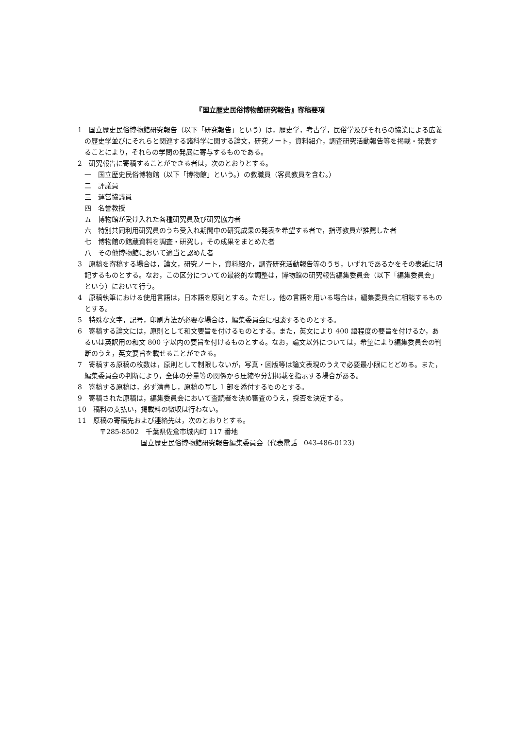『国立歴史民俗博物館研究報告』寄稿要項
1　国立歴史民俗博物館研究報告（以下「研究報告」という）は，歴史学，考古学，民俗学及びそれらの協業による広義の歴史学並びにそれらと関連する諸科学に関する論文，研究ノート，資料紹介，調査研究活動報告等を掲載・発表することにより，それらの学問の発展に寄与するものである。
2　研究報告に寄稿することができる者は，次のとおりとする。
一　国立歴史民俗博物館（以下「博物館」という。）の教職員（客員教員を含む。）
二　評議員
三　運営協議員
四　名誉教授
五　博物館が受け入れた各種研究員及び研究協力者
六　特別共同利用研究員のうち受入れ期間中の研究成果の発表を希望する者で，指導教員が推薦した者
七　博物館の館蔵資料を調査・研究し，その成果をまとめた者
八　その他博物館において適当と認めた者
3　原稿を寄稿する場合は，論文，研究ノート，資料紹介，調査研究活動報告等のうち，いずれであるかをその表紙に明記するものとする。なお，この区分についての最終的な調整は，博物館の研究報告編集委員会（以下「編集委員会」という）において行う。
4　原稿執筆における使用言語は，日本語を原則とする。ただし，他の言語を用いる場合は，編集委員会に相談するものとする。
5　特殊な文字，記号，印刷方法が必要な場合は，編集委員会に相談するものとする。
6　寄稿する論文には，原則として和文要旨を付けるものとする。また，英文により 400 語程度の要旨を付けるか，あるいは英訳用の和文 800 字以内の要旨を付けるものとする。なお，論文以外については，希望により編集委員会の判断のうえ，英文要旨を載せることができる。
7　寄稿する原稿の枚数は，原則として制限しないが，写真・図版等は論文表現のうえで必要最小限にとどめる。また，編集委員会の判断により，全体の分量等の関係から圧縮や分割掲載を指示する場合がある。
8　寄稿する原稿は，必ず清書し，原稿の写し 1 部を添付するものとする。
9　寄稿された原稿は，編集委員会において査読者を決め審査のうえ，採否を決定する。
10　稿料の支払い，掲載料の徴収は行わない。
11　原稿の寄稿先および連絡先は，次のとおりとする。
〒285-8502　千葉県佐倉市城内町 117 番地
国立歴史民俗博物館研究報告編集委員会（代表電話　043-486-0123）